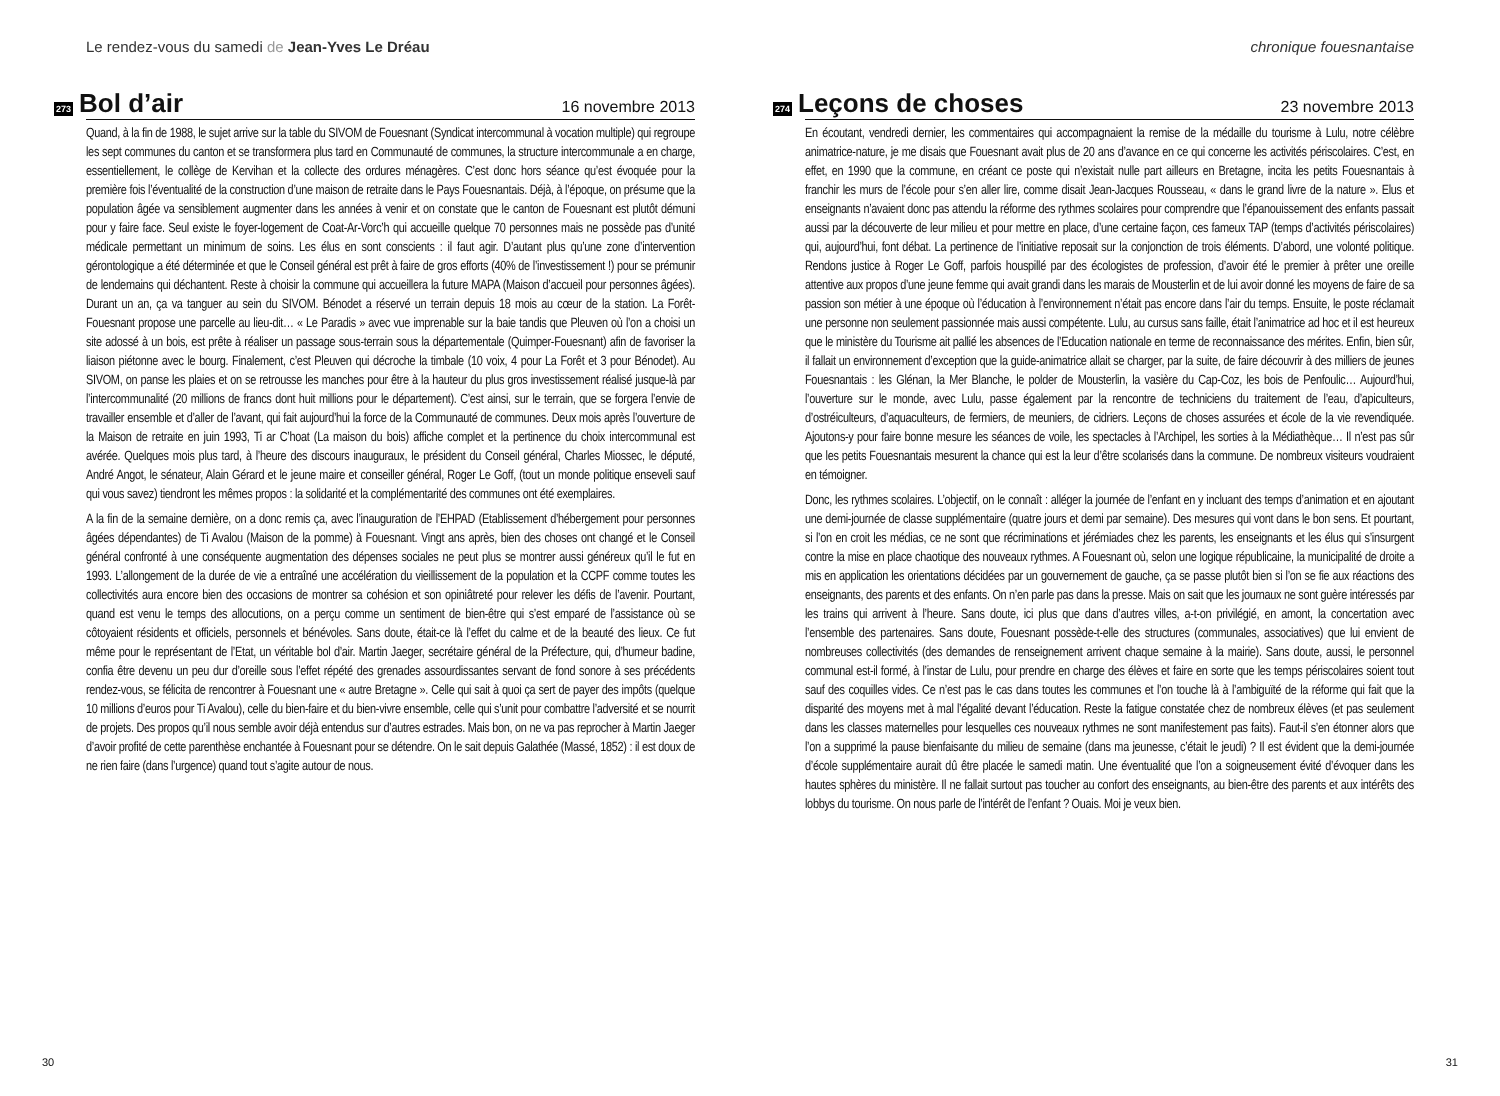Le rendez-vous du samedi de Jean-Yves Le Dréau
273 Bol d’air 16 novembre 2013
Quand, à la fin de 1988, le sujet arrive sur la table du SIVOM de Fouesnant (Syndicat intercommunal à vocation multiple) qui regroupe les sept communes du canton et se transformera plus tard en Communauté de communes, la structure intercommunale a en charge, essentiellement, le collège de Kervihan et la collecte des ordures ménagères. C’est donc hors séance qu’est évoquée pour la première fois l’éventualité de la construction d’une maison de retraite dans le Pays Fouesnantais. Déjà, à l’époque, on présume que la population âgée va sensiblement augmenter dans les années à venir et on constate que le canton de Fouesnant est plutôt démuni pour y faire face. Seul existe le foyer-logement de Coat-Ar-Vorc’h qui accueille quelque 70 personnes mais ne possède pas d’unité médicale permettant un minimum de soins. Les élus en sont conscients : il faut agir. D’autant plus qu’une zone d’intervention gérontologique a été déterminée et que le Conseil général est prêt à faire de gros efforts (40% de l’investissement !) pour se prémunir de lendemains qui déchantent. Reste à choisir la commune qui accueillera la future MAPA (Maison d’accueil pour personnes âgées). Durant un an, ça va tanguer au sein du SIVOM. Bénodet a réservé un terrain depuis 18 mois au cœur de la station. La Forêt-Fouesnant propose une parcelle au lieu-dit… « Le Paradis » avec vue imprenable sur la baie tandis que Pleuven où l’on a choisi un site adossé à un bois, est prête à réaliser un passage sous-terrain sous la départementale (Quimper-Fouesnant) afin de favoriser la liaison piétonne avec le bourg. Finalement, c’est Pleuven qui décroche la timbale (10 voix, 4 pour La Forêt et 3 pour Bénodet). Au SIVOM, on panse les plaies et on se retrousse les manches pour être à la hauteur du plus gros investissement réalisé jusque-là par l’intercommunalité (20 millions de francs dont huit millions pour le département). C’est ainsi, sur le terrain, que se forgera l’envie de travailler ensemble et d’aller de l’avant, qui fait aujourd’hui la force de la Communauté de communes. Deux mois après l’ouverture de la Maison de retraite en juin 1993, Ti ar C’hoat (La maison du bois) affiche complet et la pertinence du choix intercommunal est avérée. Quelques mois plus tard, à l’heure des discours inauguraux, le président du Conseil général, Charles Miossec, le député, André Angot, le sénateur, Alain Gérard et le jeune maire et conseiller général, Roger Le Goff, (tout un monde politique enseveli sauf qui vous savez) tiendront les mêmes propos : la solidarité et la complémentarité des communes ont été exemplaires.
A la fin de la semaine dernière, on a donc remis ça, avec l’inauguration de l’EHPAD (Etablissement d’hébergement pour personnes âgées dépendantes) de Ti Avalou (Maison de la pomme) à Fouesnant. Vingt ans après, bien des choses ont changé et le Conseil général confronté à une conséquente augmentation des dépenses sociales ne peut plus se montrer aussi généreux qu’il le fut en 1993. L’allongement de la durée de vie a entraîné une accélération du vieillissement de la population et la CCPF comme toutes les collectivités aura encore bien des occasions de montrer sa cohésion et son opiniâtreté pour relever les défis de l’avenir. Pourtant, quand est venu le temps des allocutions, on a perçu comme un sentiment de bien-être qui s’est emparé de l’assistance où se côtoyaient résidents et officiels, personnels et bénévoles. Sans doute, était-ce là l’effet du calme et de la beauté des lieux. Ce fut même pour le représentant de l’Etat, un véritable bol d’air. Martin Jaeger, secrétaire général de la Préfecture, qui, d’humeur badine, confia être devenu un peu dur d’oreille sous l’effet répété des grenades assourdissantes servant de fond sonore à ses précédents rendez-vous, se félicita de rencontrer à Fouesnant une « autre Bretagne ». Celle qui sait à quoi ça sert de payer des impôts (quelque 10 millions d’euros pour Ti Avalou), celle du bien-faire et du bien-vivre ensemble, celle qui s’unit pour combattre l’adversité et se nourrit de projets. Des propos qu’il nous semble avoir déjà entendus sur d’autres estrades. Mais bon, on ne va pas reprocher à Martin Jaeger d’avoir profité de cette parenthèse enchantée à Fouesnant pour se détendre. On le sait depuis Galathée (Massé, 1852) : il est doux de ne rien faire (dans l’urgence) quand tout s’agite autour de nous.
30
chronique fouesnantaise
274 Leçons de choses 23 novembre 2013
En écoutant, vendredi dernier, les commentaires qui accompagnaient la remise de la médaille du tourisme à Lulu, notre célèbre animatrice-nature, je me disais que Fouesnant avait plus de 20 ans d’avance en ce qui concerne les activités périscolaires. C’est, en effet, en 1990 que la commune, en créant ce poste qui n’existait nulle part ailleurs en Bretagne, incita les petits Fouesnantais à franchir les murs de l’école pour s’en aller lire, comme disait Jean-Jacques Rousseau, « dans le grand livre de la nature ». Elus et enseignants n’avaient donc pas attendu la réforme des rythmes scolaires pour comprendre que l’épanouissement des enfants passait aussi par la découverte de leur milieu et pour mettre en place, d’une certaine façon, ces fameux TAP (temps d’activités périscolaires) qui, aujourd’hui, font débat. La pertinence de l’initiative reposait sur la conjonction de trois éléments. D’abord, une volonté politique. Rendons justice à Roger Le Goff, parfois houspillé par des écologistes de profession, d’avoir été le premier à prêter une oreille attentive aux propos d’une jeune femme qui avait grandi dans les marais de Mousterlin et de lui avoir donné les moyens de faire de sa passion son métier à une époque où l’éducation à l’environnement n’était pas encore dans l’air du temps. Ensuite, le poste réclamait une personne non seulement passionnée mais aussi compétente. Lulu, au cursus sans faille, était l’animatrice ad hoc et il est heureux que le ministère du Tourisme ait pallié les absences de l’Education nationale en terme de reconnaissance des mérites. Enfin, bien sûr, il fallait un environnement d’exception que la guide-animatrice allait se charger, par la suite, de faire découvrir à des milliers de jeunes Fouesnantais : les Glénan, la Mer Blanche, le polder de Mousterlin, la vasière du Cap-Coz, les bois de Penfoulic… Aujourd’hui, l’ouverture sur le monde, avec Lulu, passe également par la rencontre de techniciens du traitement de l’eau, d’apiculteurs, d’ostréiculteurs, d’aquaculteurs, de fermiers, de meuniers, de cidriers. Leçons de choses assurées et école de la vie revendiquée. Ajoutons-y pour faire bonne mesure les séances de voile, les spectacles à l’Archipel, les sorties à la Médiathèque… Il n’est pas sûr que les petits Fouesnantais mesurent la chance qui est la leur d’être scolarisés dans la commune. De nombreux visiteurs voudraient en témoigner.
Donc, les rythmes scolaires. L’objectif, on le connaît : alléger la journée de l’enfant en y incluant des temps d’animation et en ajoutant une demi-journée de classe supplémentaire (quatre jours et demi par semaine). Des mesures qui vont dans le bon sens. Et pourtant, si l’on en croit les médias, ce ne sont que récriminations et jérémiades chez les parents, les enseignants et les élus qui s’insurgent contre la mise en place chaotique des nouveaux rythmes. A Fouesnant où, selon une logique républicaine, la municipalité de droite a mis en application les orientations décidées par un gouvernement de gauche, ça se passe plutôt bien si l’on se fie aux réactions des enseignants, des parents et des enfants. On n’en parle pas dans la presse. Mais on sait que les journaux ne sont guère intéressés par les trains qui arrivent à l’heure. Sans doute, ici plus que dans d’autres villes, a-t-on privilégié, en amont, la concertation avec l’ensemble des partenaires. Sans doute, Fouesnant possède-t-elle des structures (communales, associatives) que lui envient de nombreuses collectivités (des demandes de renseignement arrivent chaque semaine à la mairie). Sans doute, aussi, le personnel communal est-il formé, à l’instar de Lulu, pour prendre en charge des élèves et faire en sorte que les temps périscolaires soient tout sauf des coquilles vides. Ce n’est pas le cas dans toutes les communes et l’on touche là à l’ambiguïté de la réforme qui fait que la disparité des moyens met à mal l’égalité devant l’éducation. Reste la fatigue constatée chez de nombreux élèves (et pas seulement dans les classes maternelles pour lesquelles ces nouveaux rythmes ne sont manifestement pas faits). Faut-il s’en étonner alors que l’on a supprimé la pause bienfaisante du milieu de semaine (dans ma jeunesse, c’était le jeudi) ? Il est évident que la demi-journée d’école supplémentaire aurait dû être placée le samedi matin. Une éventualité que l’on a soigneusement évité d’évoquer dans les hautes sphères du ministère. Il ne fallait surtout pas toucher au confort des enseignants, au bien-être des parents et aux intérêts des lobbys du tourisme. On nous parle de l’intérêt de l’enfant ? Ouais. Moi je veux bien.
31